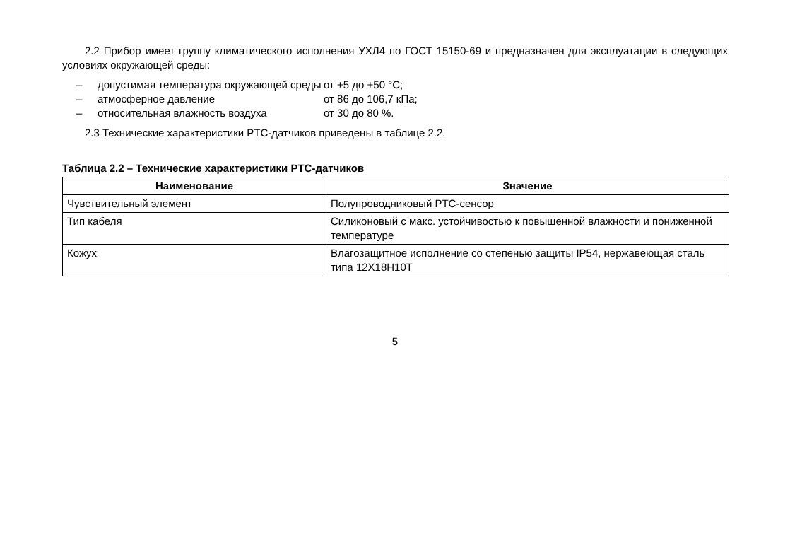2.2 Прибор имеет группу климатического исполнения УХЛ4 по ГОСТ 15150-69 и предназначен для эксплуатации в следующих условиях окружающей среды:
– допустимая температура окружающей среды от +5 до +50 °С;
– атмосферное давление от 86 до 106,7 кПа;
– относительная влажность воздуха от 30 до 80 %.
2.3 Технические характеристики PTC-датчиков приведены в таблице 2.2.
Таблица 2.2 – Технические характеристики PTC-датчиков
| Наименование | Значение |
| --- | --- |
| Чувствительный элемент | Полупроводниковый PTC-сенсор |
| Тип кабеля | Силиконовый с макс. устойчивостью к повышенной влажности и пониженной температуре |
| Кожух | Влагозащитное исполнение со степенью защиты IP54, нержавеющая сталь типа 12Х18Н10Т |
5